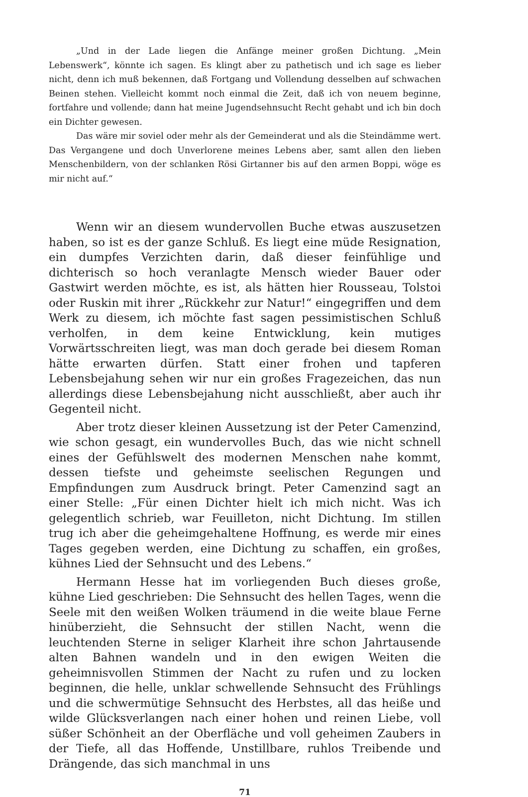„Und in der Lade liegen die Anfänge meiner großen Dichtung. „Mein Lebenswerk“, könnte ich sagen. Es klingt aber zu pathetisch und ich sage es lieber nicht, denn ich muß bekennen, daß Fortgang und Vollendung desselben auf schwachen Beinen stehen. Vielleicht kommt noch einmal die Zeit, daß ich von neuem beginne, fortfahre und vollende; dann hat meine Jugendsehnsucht Recht gehabt und ich bin doch ein Dichter gewesen.
Das wäre mir soviel oder mehr als der Gemeinderat und als die Steindämme wert. Das Vergangene und doch Unverlorene meines Lebens aber, samt allen den lieben Menschenbildern, von der schlanken Rösi Girtanner bis auf den armen Boppi, wöge es mir nicht auf.“
Wenn wir an diesem wundervollen Buche etwas auszusetzen haben, so ist es der ganze Schluß. Es liegt eine müde Resignation, ein dumpfes Verzichten darin, daß dieser feinfühlige und dichterisch so hoch veranlagte Mensch wieder Bauer oder Gastwirt werden möchte, es ist, als hätten hier Rousseau, Tolstoi oder Ruskin mit ihrer „Rückkehr zur Natur!“ eingegriffen und dem Werk zu diesem, ich möchte fast sagen pessimistischen Schluß verholfen, in dem keine Entwicklung, kein mutiges Vorwärtsschreiten liegt, was man doch gerade bei diesem Roman hätte erwarten dürfen. Statt einer frohen und tapferen Lebensbejahung sehen wir nur ein großes Fragezeichen, das nun allerdings diese Lebensbejahung nicht ausschließt, aber auch ihr Gegenteil nicht.
Aber trotz dieser kleinen Aussetzung ist der Peter Camenzind, wie schon gesagt, ein wundervolles Buch, das wie nicht schnell eines der Gefühlswelt des modernen Menschen nahe kommt, dessen tiefste und geheimste seelischen Regungen und Empfindungen zum Ausdruck bringt. Peter Camenzind sagt an einer Stelle: „Für einen Dichter hielt ich mich nicht. Was ich gelegentlich schrieb, war Feuilleton, nicht Dichtung. Im stillen trug ich aber die geheimgehaltene Hoffnung, es werde mir eines Tages gegeben werden, eine Dichtung zu schaffen, ein großes, kühnes Lied der Sehnsucht und des Lebens.“
Hermann Hesse hat im vorliegenden Buch dieses große, kühne Lied geschrieben: Die Sehnsucht des hellen Tages, wenn die Seele mit den weißen Wolken träumend in die weite blaue Ferne hinüberzieht, die Sehnsucht der stillen Nacht, wenn die leuchtenden Sterne in seliger Klarheit ihre schon Jahrtausende alten Bahnen wandeln und in den ewigen Weiten die geheimnisvollen Stimmen der Nacht zu rufen und zu locken beginnen, die helle, unklar schwellende Sehnsucht des Frühlings und die schwermütige Sehnsucht des Herbstes, all das heiße und wilde Glücksverlangen nach einer hohen und reinen Liebe, voll süßer Schönheit an der Oberfläche und voll geheimen Zaubers in der Tiefe, all das Hoffende, Unstillbare, ruhlos Treibende und Drängende, das sich manchmal in uns
71